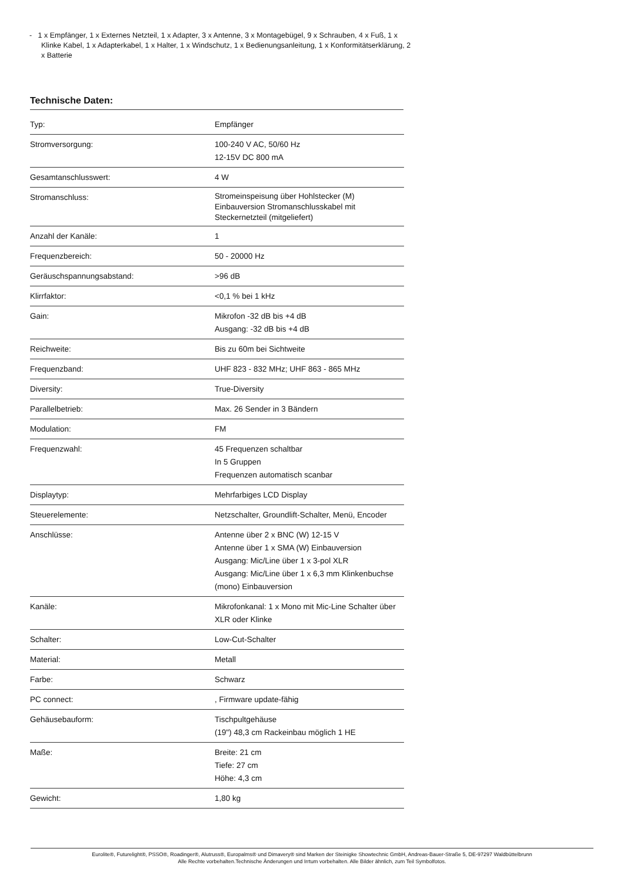- 1 x Empfänger, 1 x Externes Netzteil, 1 x Adapter, 3 x Antenne, 3 x Montagebügel, 9 x Schrauben, 4 x Fuß, 1 x Klinke Kabel, 1 x Adapterkabel, 1 x Halter, 1 x Windschutz, 1 x Bedienungsanleitung, 1 x Konformitätserklärung, 2 x Batterie
Technische Daten:
| Typ: | Empfänger |
| Stromversorgung: | 100-240 V AC, 50/60 Hz 12-15V DC 800 mA |
| Gesamtanschlusswert: | 4 W |
| Stromanschluss: | Stromeinspeisung über Hohlstecker (M) Einbauversion Stromanschlusskabel mit Steckernetzteil (mitgeliefert) |
| Anzahl der Kanäle: | 1 |
| Frequenzbereich: | 50 - 20000 Hz |
| Geräuschspannungsabstand: | >96 dB |
| Klirrfaktor: | <0,1 % bei 1 kHz |
| Gain: | Mikrofon -32 dB bis +4 dB Ausgang: -32 dB bis +4 dB |
| Reichweite: | Bis zu 60m bei Sichtweite |
| Frequenzband: | UHF 823 - 832 MHz; UHF 863 - 865 MHz |
| Diversity: | True-Diversity |
| Parallelbetrieb: | Max. 26 Sender in 3 Bändern |
| Modulation: | FM |
| Frequenzwahl: | 45 Frequenzen schaltbar In 5 Gruppen Frequenzen automatisch scanbar |
| Displaytyp: | Mehrfarbiges LCD Display |
| Steuerelemente: | Netzschalter, Groundlift-Schalter, Menü, Encoder |
| Anschlüsse: | Antenne über 2 x BNC (W) 12-15 V Antenne über 1 x SMA (W) Einbauversion Ausgang: Mic/Line über 1 x 3-pol XLR Ausgang: Mic/Line über 1 x 6,3 mm Klinkenbuchse (mono) Einbauversion |
| Kanäle: | Mikrofonkanal: 1 x Mono mit Mic-Line Schalter über XLR oder Klinke |
| Schalter: | Low-Cut-Schalter |
| Material: | Metall |
| Farbe: | Schwarz |
| PC connect: | , Firmware update-fähig |
| Gehäusebauform: | Tischpultgehäuse (19") 48,3 cm Rackeinbau möglich 1 HE |
| Maße: | Breite: 21 cm Tiefe: 27 cm Höhe: 4,3 cm |
| Gewicht: | 1,80 kg |
Eurolite®, Futurelight®, PSSO®, Roadinger®, Alutruss®, Europalms® und Dimavery® sind Marken der Steinigke Showtechnic GmbH, Andreas-Bauer-Straße 5, DE-97297 Waldbüttelbrunn
Alle Rechte vorbehalten.Technische Änderungen und Irrtum vorbehalten. Alle Bilder ähnlich, zum Teil Symbolfotos.